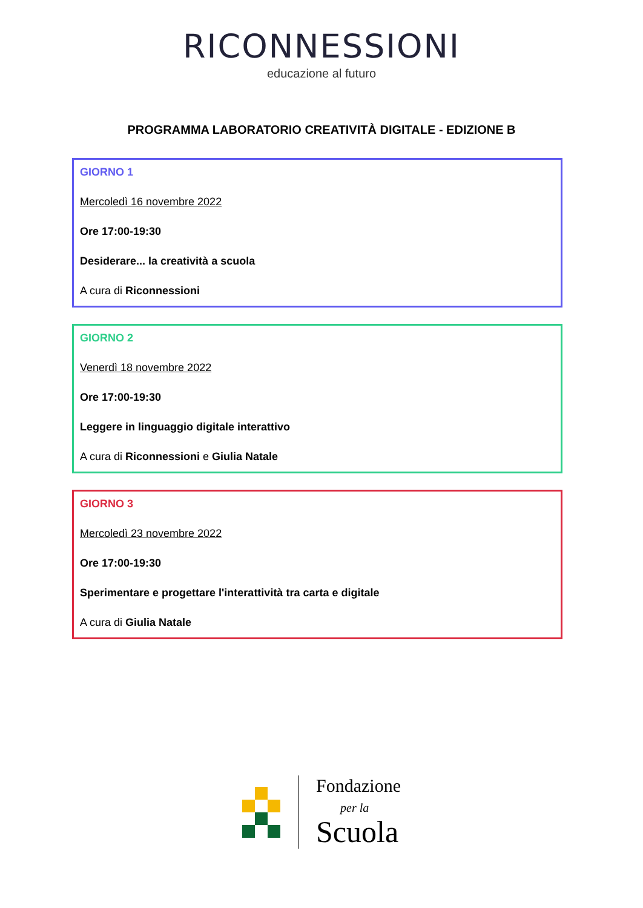RICONNESSIONI
educazione al futuro
PROGRAMMA LABORATORIO CREATIVITÀ DIGITALE - EDIZIONE B
GIORNO 1
Mercoledì 16 novembre 2022
Ore 17:00-19:30
Desiderare... la creatività a scuola
A cura di Riconnessioni
GIORNO 2
Venerdì 18 novembre 2022
Ore 17:00-19:30
Leggere in linguaggio digitale interattivo
A cura di Riconnessioni e Giulia Natale
GIORNO 3
Mercoledì 23 novembre 2022
Ore 17:00-19:30
Sperimentare e progettare l'interattività tra carta e digitale
A cura di Giulia Natale
Fondazione
per la
Scuola